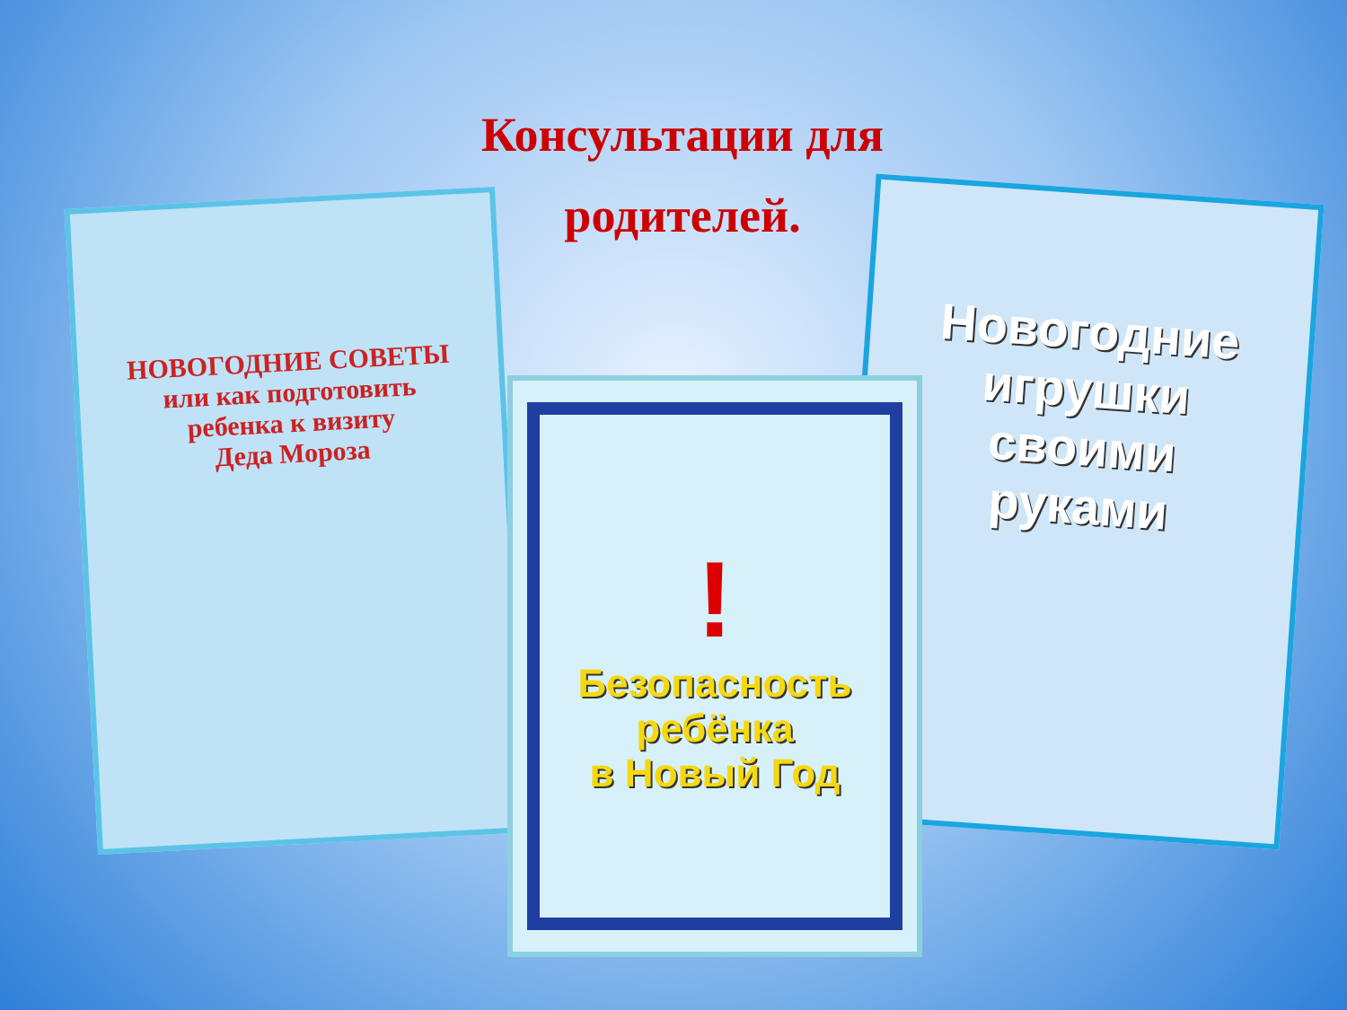Консультации для родителей.
НОВОГОДНИЕ СОВЕТЫ
или как подготовить
ребенка к визиту
Деда Мороза
Новогодние
игрушки
своими
руками
!
Безопасность
ребёнка
в Новый Год